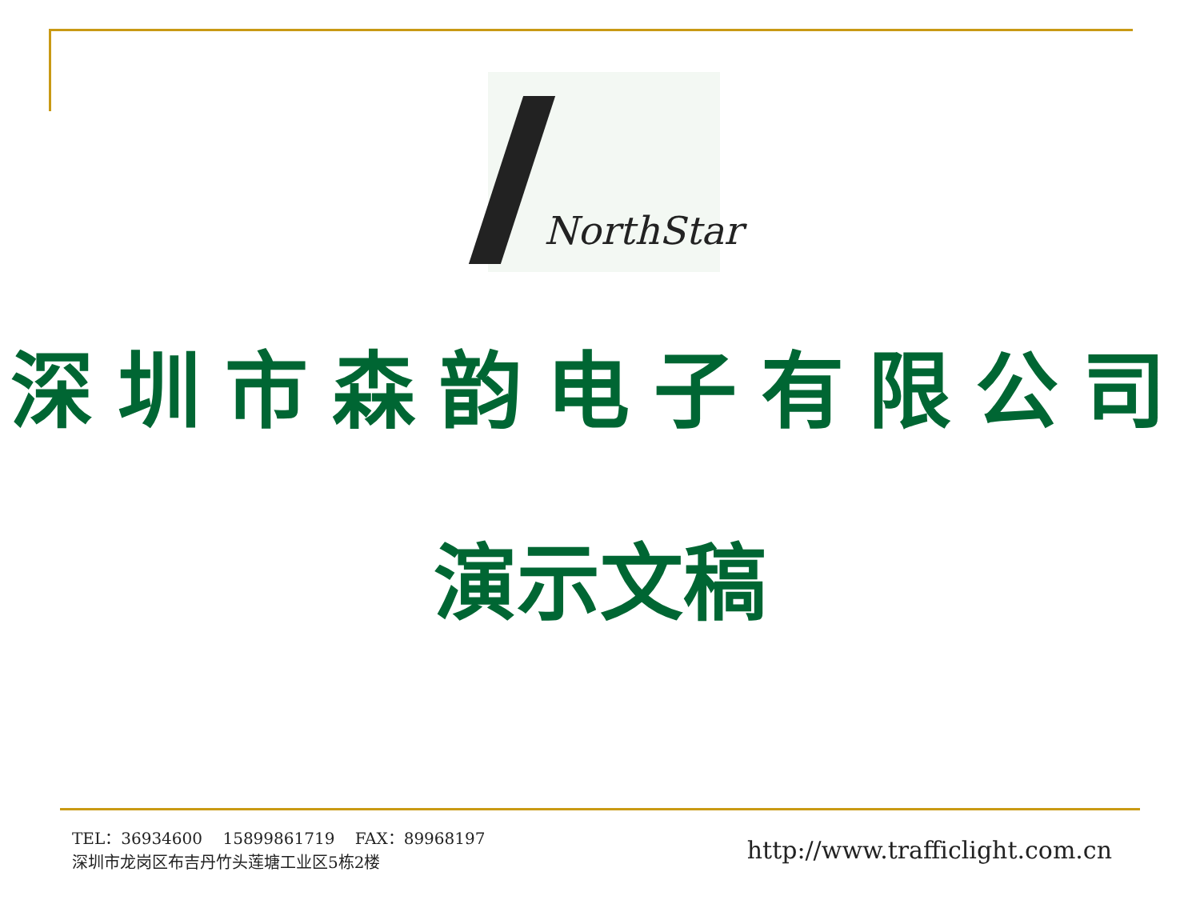NorthStar
深圳市森韵电子有限公司
演示文稿
TEL：36934600 15899861719 FAX：89968197
深圳市龙岗区布吉丹竹头莲塘工业区5栋2楼
http://www.trafficlight.com.cn